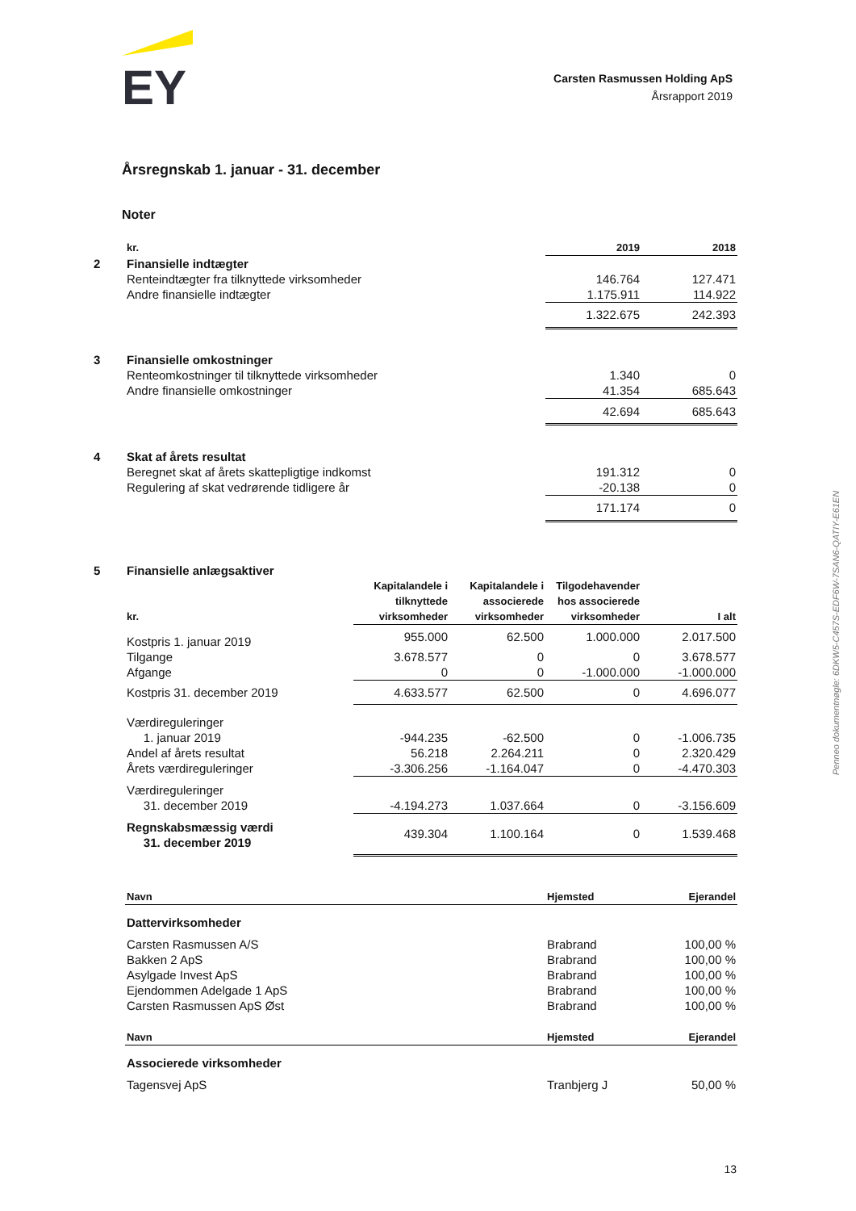EY
Carsten Rasmussen Holding ApS
Årsrapport 2019
Årsregnskab 1. januar - 31. december
Noter
| | kr. | 2019 | 2018 |
| 2 | Finansielle indtægter | | |
| | Renteindtægter fra tilknyttede virksomheder | 146.764 | 127.471 |
| | Andre finansielle indtægter | 1.175.911 | 114.922 |
| | | 1.322.675 | 242.393 |
| 3 | Finansielle omkostninger | | |
| | Renteomkostninger til tilknyttede virksomheder | 1.340 | 0 |
| | Andre finansielle omkostninger | 41.354 | 685.643 |
| | | 42.694 | 685.643 |
| 4 | Skat af årets resultat | | |
| | Beregnet skat af årets skattepligtige indkomst | 191.312 | 0 |
| | Regulering af skat vedrørende tidligere år | -20.138 | 0 |
| | | 171.174 | 0 |
| 5 | Finansielle anlægsaktiver | | | | |
| | kr. | Kapitalandele i tilknyttede virksomheder | Kapitalandele i associerede virksomheder | Tilgodehavender hos associerede virksomheder | I alt |
| | Kostpris 1. januar 2019 | 955.000 | 62.500 | 1.000.000 | 2.017.500 |
| | Tilgange | 3.678.577 | 0 | 0 | 3.678.577 |
| | Afgange | 0 | 0 | -1.000.000 | -1.000.000 |
| | Kostpris 31. december 2019 | 4.633.577 | 62.500 | 0 | 4.696.077 |
| | Værdireguleringer 1. januar 2019 | -944.235 | -62.500 | 0 | -1.006.735 |
| | Andel af årets resultat | 56.218 | 2.264.211 | 0 | 2.320.429 |
| | Årets værdireguleringer | -3.306.256 | -1.164.047 | 0 | -4.470.303 |
| | Værdireguleringer 31. december 2019 | -4.194.273 | 1.037.664 | 0 | -3.156.609 |
| | Regnskabsmæssig værdi 31. december 2019 | 439.304 | 1.100.164 | 0 | 1.539.468 |
| | Navn | Hjemsted | Ejerandel |
| | Dattervirksomheder | | |
| | Carsten Rasmussen A/S | Brabrand | 100,00 % |
| | Bakken 2 ApS | Brabrand | 100,00 % |
| | Asylgade Invest ApS | Brabrand | 100,00 % |
| | Ejendommen Adelgade 1 ApS | Brabrand | 100,00 % |
| | Carsten Rasmussen ApS Øst | Brabrand | 100,00 % |
| | Navn | Hjemsted | Ejerandel |
| | Associerede virksomheder | | |
| | Tagensvej ApS | Tranbjerg J | 50,00 % |
Penneo dokumentnøgle: 6DKW5-C457S-EDF6W-7SAN6-QATIY-E61EN
13